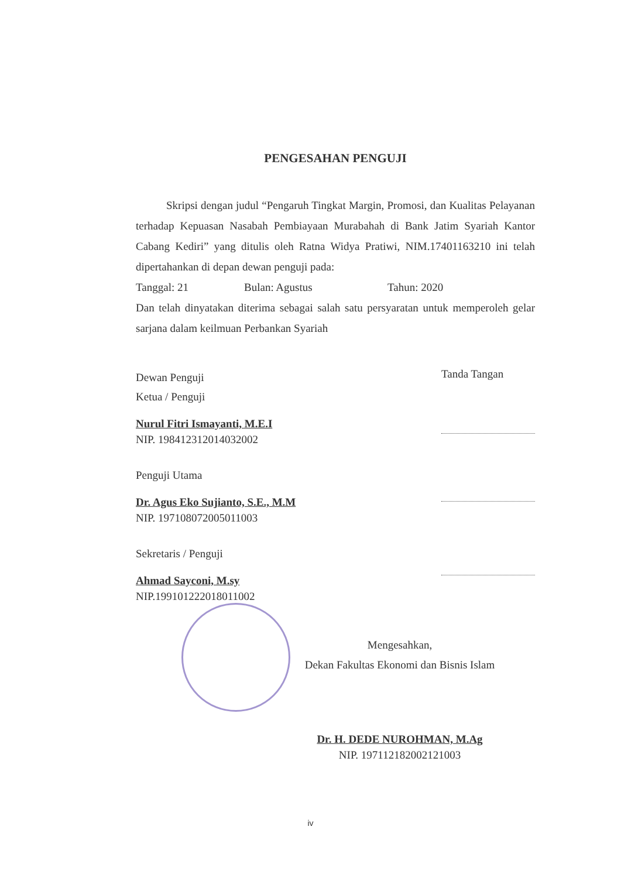PENGESAHAN PENGUJI
Skripsi dengan judul “Pengaruh Tingkat Margin, Promosi, dan Kualitas Pelayanan terhadap Kepuasan Nasabah Pembiayaan Murabahah di Bank Jatim Syariah Kantor Cabang Kediri” yang ditulis oleh Ratna Widya Pratiwi, NIM.17401163210 ini telah dipertahankan di depan dewan penguji pada:
Tanggal: 21 Bulan: Agustus Tahun: 2020
Dan telah dinyatakan diterima sebagai salah satu persyaratan untuk memperoleh gelar sarjana dalam keilmuan Perbankan Syariah
Dewan Penguji
Ketua / Penguji
Nurul Fitri Ismayanti, M.E.I
NIP. 198412312014032002
Penguji Utama
Dr. Agus Eko Sujianto, S.E., M.M
NIP. 197108072005011003
Sekretaris / Penguji
Ahmad Sayconi, M.sy
NIP.199101222018011002
Tanda Tangan
Mengesahkan,
Dekan Fakultas Ekonomi dan Bisnis Islam
Dr. H. DEDE NUROHMAN, M.Ag
NIP. 197112182002121003
iv